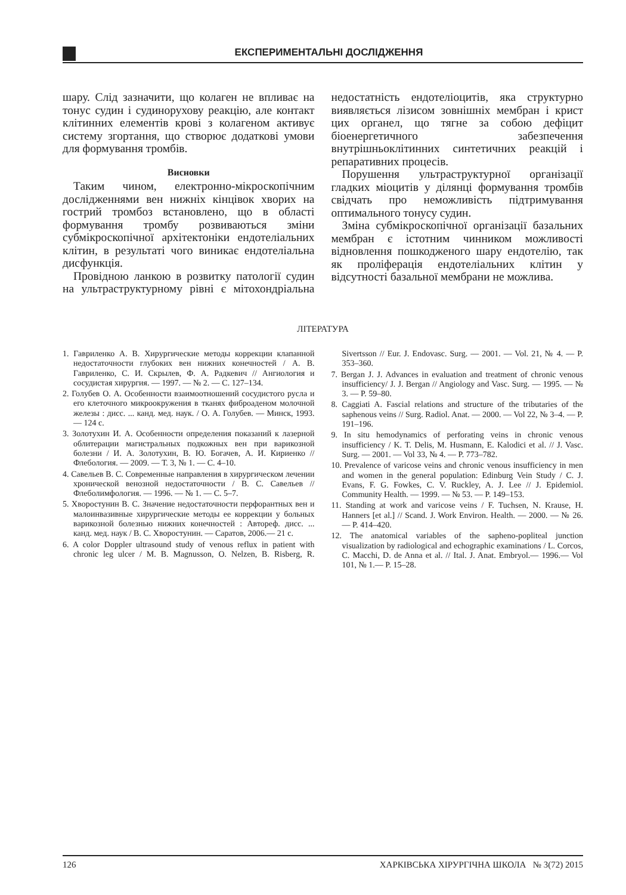ЕКСПЕРИМЕНТАЛЬНІ ДОСЛІДЖЕННЯ
шару. Слід зазначити, що колаген не впливає на тонус судин і судинорухову реакцію, але контакт клітинних елементів крові з колагеном активує систему згортання, що створює додаткові умови для формування тромбів.
Висновки
Таким чином, електронно-мікроскопічним дослідженнями вен нижніх кінцівок хворих на гострий тромбоз встановлено, що в області формування тромбу розвиваються зміни субмікроскопічної архітектоніки ендотеліальних клітин, в результаті чого виникає ендотеліальна дисфункція.
Провідною ланкою в розвитку патології судин на ультраструктурному рівні є мітохондріальна недостатність ендотеліоцитів, яка структурно виявляється лізисом зовнішніх мембран і крист цих органел, що тягне за собою дефіцит біоенергетичного забезпечення внутрішньоклітинних синтетичних реакцій і репаративних процесів.
Порушення ультраструктурної організації гладких міоцитів у ділянці формування тромбів свідчать про неможливість підтримування оптимального тонусу судин.
Зміна субмікроскопічної організації базальних мембран є істотним чинником можливості відновлення пошкодженого шару ендотелію, так як проліферація ендотеліальних клітин у відсутності базальної мембрани не можлива.
ЛІТЕРАТУРА
1. Гавриленко А. В. Хирургические методы коррекции клапанной недостаточности глубоких вен нижних конечностей / А. В. Гавриленко, С. И. Скрылев, Ф. А. Радкевич // Ангиология и сосудистая хирургия. — 1997. — № 2. — С. 127–134.
2. Голубев О. А. Особенности взаимоотношений сосудистого русла и его клеточного микроокружения в тканях фиброаденом молочной железы : дисс. ... канд. мед. наук. / О. А. Голубев. — Минск, 1993.— 124 с.
3. Золотухин И. А. Особенности определения показаний к лазерной облитерации магистральных подкожных вен при варикозной болезни / И. А. Золотухин, В. Ю. Богачев, А. И. Кириенко // Флебология. — 2009. — Т. 3, № 1. — С. 4–10.
4. Савельев В. С. Современные направления в хирургическом лечении хронической венозной недостаточности / В. С. Савельев // Флеболимфология. — 1996. — № 1. — С. 5–7.
5. Хворостунин В. С. Значение недостаточности перфорантных вен и малоинвазивные хирургические методы ее коррекции у больных варикозной болезнью нижних конечностей : Автореф. дисс. ... канд. мед. наук / В. С. Хворостунин. — Саратов, 2006.— 21 с.
6. A color Doppler ultrasound study of venous reflux in patient with chronic leg ulcer / M. B. Magnusson, O. Nelzen, B. Risberg, R. Sivertsson // Eur. J. Endovasc. Surg. — 2001. — Vol. 21, № 4. — P. 353–360.
7. Bergan J. J. Advances in evaluation and treatment of chronic venous insufficiency/ J. J. Bergan // Angiology and Vasc. Surg. — 1995. — № 3. — P. 59–80.
8. Caggiati A. Fascial relations and structure of the tributaries of the saphenous veins // Surg. Radiol. Anat. — 2000. — Vol 22, № 3–4. — P. 191–196.
9. In situ hemodynamics of perforating veins in chronic venous insufficiency / K. T. Delis, M. Husmann, E. Kalodici et al. // J. Vasc. Surg. — 2001. — Vol 33, № 4. — P. 773–782.
10. Prevalence of varicose veins and chronic venous insufficiency in men and women in the general population: Edinburg Vein Study / C. J. Evans, F. G. Fowkes, C. V. Ruckley, A. J. Lee // J. Epidemiol. Community Health. — 1999. — № 53. — P. 149–153.
11. Standing at work and varicose veins / F. Tuchsen, N. Krause, H. Hanners [et al.] // Scand. J. Work Environ. Health. — 2000. — № 26. — P. 414–420.
12. The anatomical variables of the sapheno-popliteal junction visualization by radiological and echographic examinations / L. Corcos, C. Macchi, D. de Anna et al. // Ital. J. Anat. Embryol.— 1996.— Vol 101, № 1.— P. 15–28.
126 ХАРКІВСЬКА ХІРУРГІЧНА ШКОЛА № 3(72) 2015